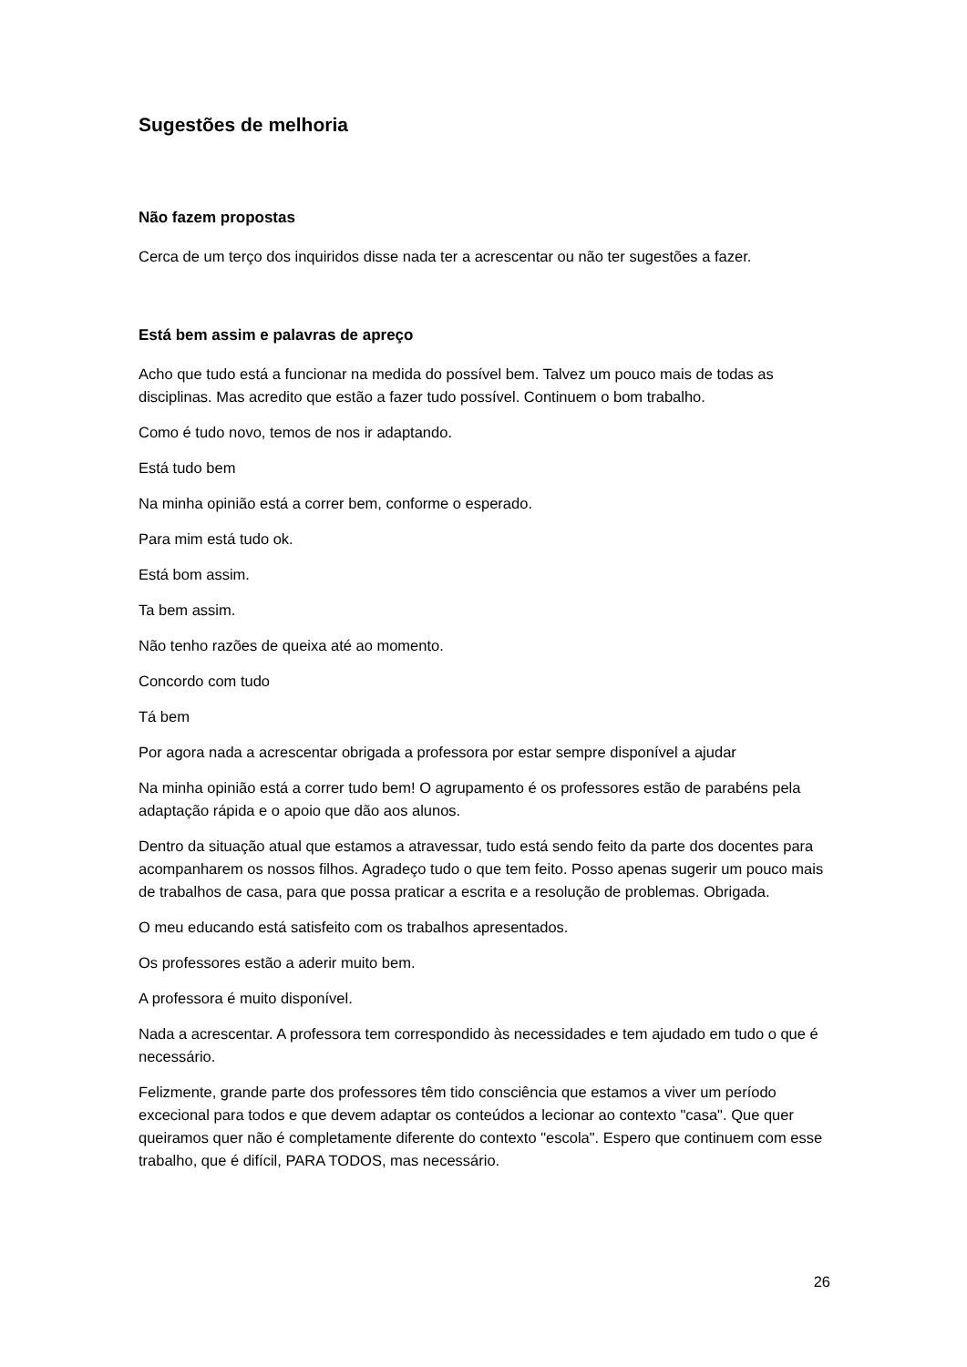Sugestões de melhoria
Não fazem propostas
Cerca de um terço dos inquiridos disse nada ter a acrescentar ou não ter sugestões a fazer.
Está bem assim e palavras de apreço
Acho que tudo está a funcionar na medida do possível bem. Talvez um pouco mais de todas as disciplinas. Mas acredito que estão a fazer tudo possível. Continuem o bom trabalho.
Como é tudo novo, temos de nos ir adaptando.
Está tudo bem
Na minha opinião está a correr bem, conforme o esperado.
Para mim está tudo ok.
Está bom assim.
Ta bem assim.
Não tenho razões de queixa até ao momento.
Concordo com tudo
Tá bem
Por agora nada a acrescentar obrigada a professora por estar sempre disponível a ajudar
Na minha opinião está a correr tudo bem! O agrupamento é os professores estão de parabéns pela adaptação rápida e o apoio que dão aos alunos.
Dentro da situação atual que estamos a atravessar, tudo está sendo feito da parte dos docentes para acompanharem os nossos filhos. Agradeço tudo o que tem feito. Posso apenas sugerir um pouco mais de trabalhos de casa, para que possa praticar a escrita e a resolução de problemas. Obrigada.
O meu educando está satisfeito com os trabalhos apresentados.
Os professores estão a aderir muito bem.
A professora é muito disponível.
Nada a acrescentar. A professora tem correspondido às necessidades e tem ajudado em tudo o que é necessário.
Felizmente, grande parte dos professores têm tido consciência que estamos a viver um período excecional para todos e que devem adaptar os conteúdos a lecionar ao contexto "casa". Que quer queiramos quer não é completamente diferente do contexto "escola". Espero que continuem com esse trabalho, que é difícil, PARA TODOS, mas necessário.
26